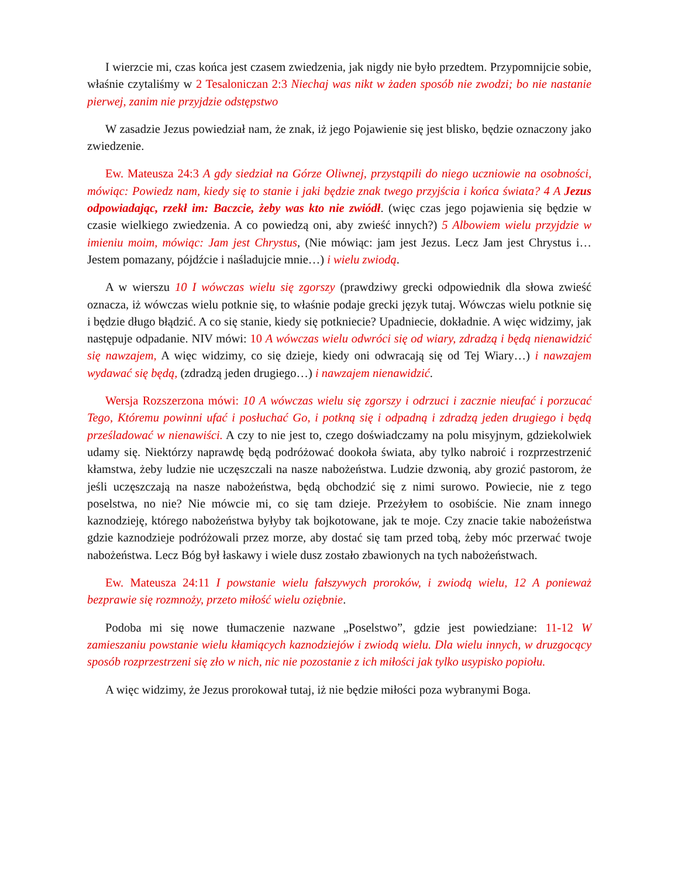I wierzcie mi, czas końca jest czasem zwiedzenia, jak nigdy nie było przedtem. Przypomnijcie sobie, właśnie czytaliśmy w 2 Tesaloniczan 2:3 Niechaj was nikt w żaden sposób nie zwodzi; bo nie nastanie pierwej, zanim nie przyjdzie odstępstwo
W zasadzie Jezus powiedział nam, że znak, iż jego Pojawienie się jest blisko, będzie oznaczony jako zwiedzenie.
Ew. Mateusza 24:3 A gdy siedział na Górze Oliwnej, przystąpili do niego uczniowie na osobności, mówiąc: Powiedz nam, kiedy się to stanie i jaki będzie znak twego przyjścia i końca świata? 4 A Jezus odpowiadając, rzekł im: Baczcie, żeby was kto nie zwiódł. (więc czas jego pojawienia się będzie w czasie wielkiego zwiedzenia. A co powiedzą oni, aby zwieść innych?) 5 Albowiem wielu przyjdzie w imieniu moim, mówiąc: Jam jest Chrystus, (Nie mówiąc: jam jest Jezus. Lecz Jam jest Chrystus i… Jestem pomazany, pójdźcie i naśladujcie mnie…) i wielu zwiodą.
A w wierszu 10 I wówczas wielu się zgorszy (prawdziwy grecki odpowiednik dla słowa zwieść oznacza, iż wówczas wielu potknie się, to właśnie podaje grecki język tutaj. Wówczas wielu potknie się i będzie długo błądzić. A co się stanie, kiedy się potkniecie? Upadniecie, dokładnie. A więc widzimy, jak następuje odpadanie. NIV mówi: 10 A wówczas wielu odwróci się od wiary, zdradzą i będą nienawidzić się nawzajem, A więc widzimy, co się dzieje, kiedy oni odwracają się od Tej Wiary…) i nawzajem wydawać się będą, (zdradzą jeden drugiego…) i nawzajem nienawidzić.
Wersja Rozszerzona mówi: 10 A wówczas wielu się zgorszy i odrzuci i zacznie nieufać i porzucać Tego, Któremu powinni ufać i posłuchać Go, i potkną się i odpadną i zdradzą jeden drugiego i będą prześladować w nienawiści. A czy to nie jest to, czego doświadczamy na polu misyjnym, gdziekolwiek udamy się. Niektórzy naprawdę będą podróżować dookoła świata, aby tylko nabroić i rozprzestrzenić kłamstwa, żeby ludzie nie uczęszczali na nasze nabożeństwa. Ludzie dzwonią, aby grozić pastorom, że jeśli uczęszczają na nasze nabożeństwa, będą obchodzić się z nimi surowo. Powiecie, nie z tego poselstwa, no nie? Nie mówcie mi, co się tam dzieje. Przeżyłem to osobiście. Nie znam innego kaznodzieję, którego nabożeństwa byłyby tak bojkotowane, jak te moje. Czy znacie takie nabożeństwa gdzie kaznodzieje podróżowali przez morze, aby dostać się tam przed tobą, żeby móc przerwać twoje nabożeństwa. Lecz Bóg był łaskawy i wiele dusz zostało zbawionych na tych nabożeństwach.
Ew. Mateusza 24:11 I powstanie wielu fałszywych proroków, i zwiodą wielu, 12 A ponieważ bezprawie się rozmnoży, przeto miłość wielu oziębnie.
Podoba mi się nowe tłumaczenie nazwane „Poselstwo”, gdzie jest powiedziane: 11-12 W zamieszaniu powstanie wielu kłamiących kaznodziejów i zwiodą wielu. Dla wielu innych, w druzgocący sposób rozprzestrzeni się zło w nich, nic nie pozostanie z ich miłości jak tylko usypisko popiołu.
A więc widzimy, że Jezus prorokował tutaj, iż nie będzie miłości poza wybranymi Boga.